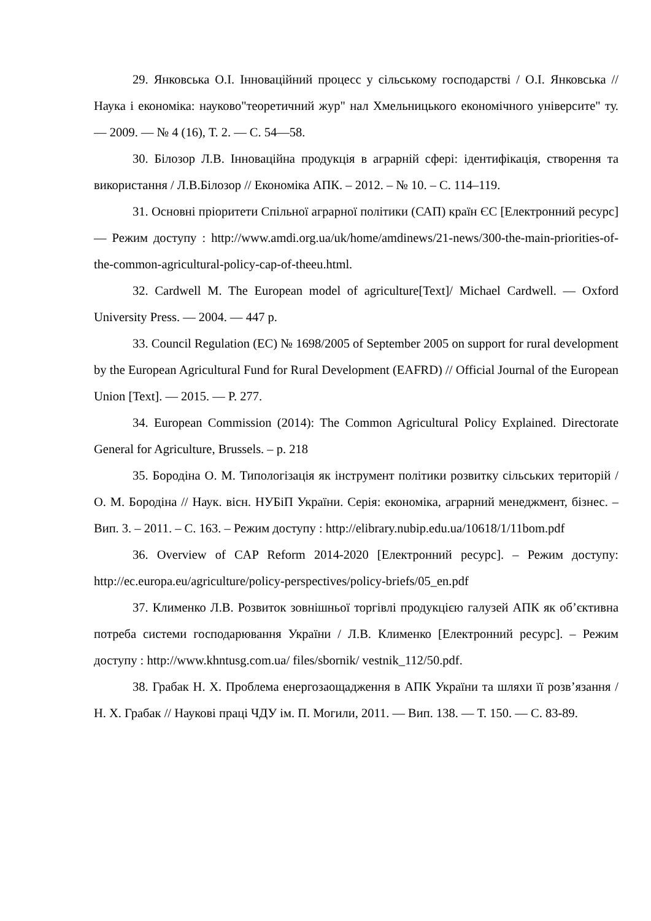29. Янковська О.І. Інноваційний процесс у сільському господарстві / О.І. Янковська // Наука і економіка: науково"теоретичний жур" нал Хмельницького економічного університе" ту. — 2009. — № 4 (16), Т. 2. — С. 54—58.
30. Білозор Л.В. Інноваційна продукція в аграрній сфері: ідентифікація, створення та використання / Л.В.Білозор // Економіка АПК. – 2012. – № 10. – С. 114–119.
31. Основні пріоритети Спільної аграрної політики (САП) країн ЄС [Електронний ресурс] — Режим доступу : http://www.amdi.org.ua/uk/home/amdinews/21-news/300-the-main-priorities-of-the-common-agricultural-policy-cap-of-theeu.html.
32. Cardwell M. The European model of agriculture[Text]/ Michael Cardwell. — Oxford University Press. — 2004. — 447 p.
33. Council Regulation (EC) № 1698/2005 of September 2005 on support for rural development by the European Agricultural Fund for Rural Development (EAFRD) // Official Journal of the European Union [Text]. — 2015. — P. 277.
34. European Commission (2014): The Common Agricultural Policy Explained. Directorate General for Agriculture, Brussels. – p. 218
35. Бородіна О. М. Типологізація як інструмент політики розвитку сільських територій / О. М. Бородіна // Наук. вісн. НУБіП України. Серія: економіка, аграрний менеджмент, бізнес. – Вип. 3. – 2011. – С. 163. – Режим доступу : http://elibrary.nubip.edu.ua/10618/1/11bom.pdf
36. Overview of CAP Reform 2014-2020 [Електронний ресурс]. – Режим доступу: http://ec.europa.eu/agriculture/policy-perspectives/policy-briefs/05_en.pdf
37. Клименко Л.В. Розвиток зовнішньої торгівлі продукцією галузей АПК як об’єктивна потреба системи господарювання України / Л.В. Клименко [Електронний ресурс]. – Режим доступу : http://www.khntusg.com.ua/ files/sbornik/ vestnik_112/50.pdf.
38. Грабак Н. Х. Проблема енергозаощадження в АПК України та шляхи її розв’язання / Н. Х. Грабак // Наукові праці ЧДУ ім. П. Могили, 2011. ― Вип. 138. ― Т. 150. ― С. 83-89.